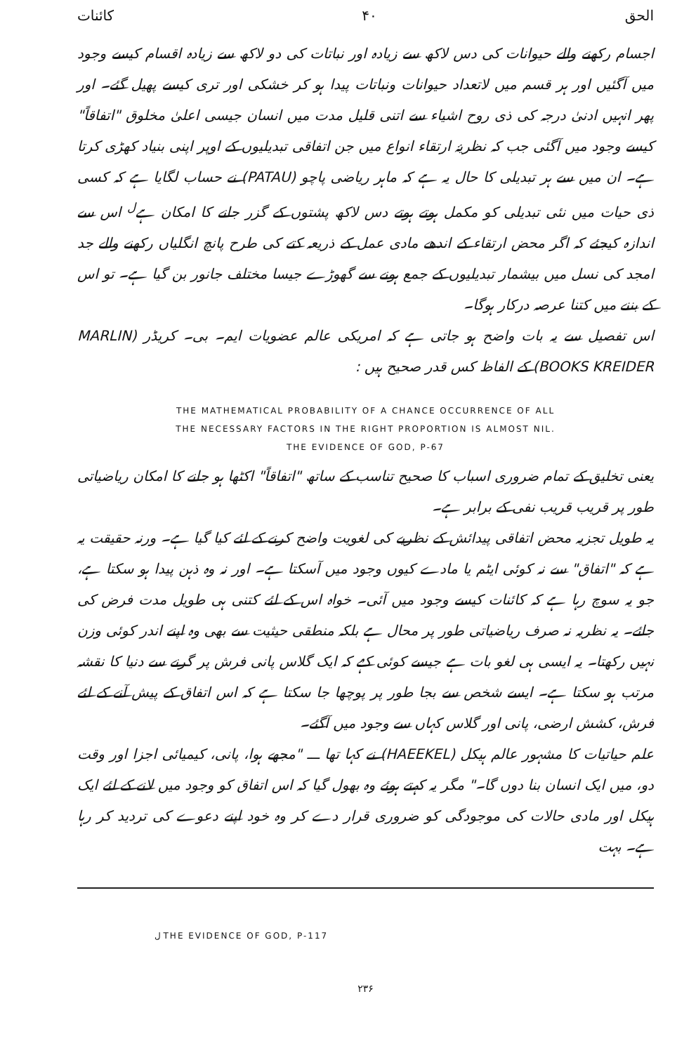الحق ۴۰ کائنات
اجسام رکھنے والے حیوانات کی دس لاکھ سے زیادہ اور نباتات کی دو لاکھ سے زیادہ اقسام کیسے وجود میں آگئیں اور ہر قسم میں لاتعداد حیوانات ونباتات پیدا ہو کر خشکی اور تری کیسے پھیل گئے۔ اور پھر انہیں ادنیٰ درجہ کی ذی روح اشیاء سے اتنی قلیل مدت میں انسان جیسی اعلیٰ مخلوق "اتفاقاً" کیسے وجود میں آگئی جب کہ نظریۂ ارتقاء انواع میں جن اتفاقی تبدیلیوں کے اوپر اپنی بنیاد کھڑی کرتا ہے۔ ان میں سے ہر تبدیلی کا حال یہ ہے کہ ماہر ریاضی پاچو (PATAU) نے حساب لگایا ہے کہ کسی ذی حیات میں نئی تبدیلی کو مکمل ہوتے ہوتے دس لاکھ پشتوں کے گزر جانے کا امکان ہے<sup>ل</sup> اس سے اندازہ کیجئے کہ اگر محض ارتقاء کے اندھے مادی عمل کے ذریعہ کتے کی طرح پانچ انگلیاں رکھنے والے جد امجد کی نسل میں بیشمار تبدیلیوں کے جمع ہونے سے گھوڑے جیسا مختلف جانور بن گیا ہے۔ تو اس کے بننے میں کتنا عرصہ درکار ہوگا۔
اس تفصیل سے یہ بات واضح ہو جاتی ہے کہ امریکی عالم عضویات ایم۔ بی۔ کریڈر (MARLIN BOOKS KREIDER) کے الفاظ کس قدر صحیح ہیں :
THE MATHEMATICAL PROBABILITY OF A CHANCE OCCURRENCE OF ALL
THE NECESSARY FACTORS IN THE RIGHT PROPORTION IS ALMOST NIL.
THE EVIDENCE OF GOD, P-67
یعنی تخلیق کے تمام ضروری اسباب کا صحیح تناسب کے ساتھ "اتفاقاً" اکٹھا ہو جانے کا امکان ریاضیاتی طور پر قریب قریب نفی کے برابر ہے۔
یہ طویل تجزیہ محض اتفاقی پیدائش کے نظریے کی لغویت واضح کرنے کے لئے کیا گیا ہے۔ ورنہ حقیقت یہ ہے کہ "اتفاق" سے نہ کوئی ایٹم یا مادے کیوں وجود میں آسکتا ہے۔ اور نہ وہ ذہن پیدا ہو سکتا ہے، جو یہ سوچ رہا ہے کہ کائنات کیسے وجود میں آئی۔ خواہ اس کے لئے کتنی ہی طویل مدت فرض کی جائے۔ یہ نظریہ نہ صرف ریاضیاتی طور پر محال ہے بلکہ منطقی حیثیت سے بھی وہ اپنے اندر کوئی وزن نہیں رکھتا۔ یہ ایسی ہی لغو بات ہے جیسے کوئی کہے کہ ایک گلاس پانی فرش پر گرنے سے دنیا کا نقشہ مرتب ہو سکتا ہے۔ ایسے شخص سے بجا طور پر پوچھا جا سکتا ہے کہ اس اتفاق کے پیش آنے کے لئے فرش، کشش ارضی، پانی اور گلاس کہاں سے وجود میں آگئے۔
علم حیاتیات کا مشہور عالم ہیکل (HAEEKEL) نے کہا تھا ـــ "مجھے ہوا، پانی، کیمیائی اجزا اور وقت دو، میں ایک انسان بنا دوں گا۔" مگر یہ کہتے ہوئے وہ بھول گیا کہ اس اتفاق کو وجود میں لانے کے لئے ایک ہیکل اور مادی حالات کی موجودگی کو ضروری قرار دے کر وہ خود اپنے دعوے کی تردید کر رہا ہے۔ بہت
ل THE EVIDENCE OF GOD, P-117
۲۳۶